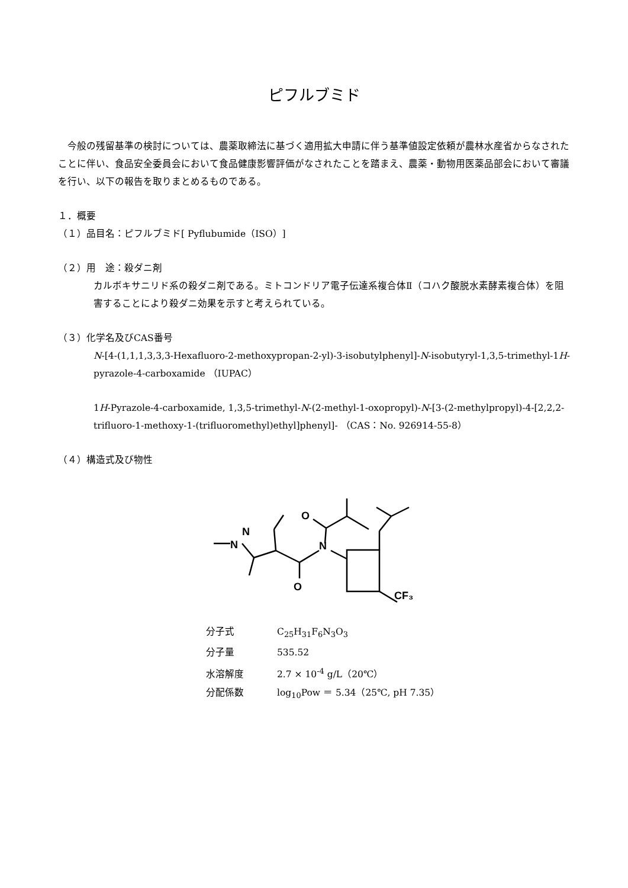ピフルブミド
　今般の残留基準の検討については、農薬取締法に基づく適用拡大申請に伴う基準値設定依頼が農林水産省からなされたことに伴い、食品安全委員会において食品健康影響評価がなされたことを踏まえ、農薬・動物用医薬品部会において審議を行い、以下の報告を取りまとめるものである。
１．概要
（１）品目名：ピフルブミド[ Pyflubumide（ISO）]
（２）用　途：殺ダニ剤
カルボキサニリド系の殺ダニ剤である。ミトコンドリア電子伝達系複合体Ⅱ（コハク酸脱水素酵素複合体）を阻害することにより殺ダニ効果を示すと考えられている。
（３）化学名及びCAS番号
N-[4-(1,1,1,3,3,3-Hexafluoro-2-methoxypropan-2-yl)-3-isobutylphenyl]-N-isobutyryl-1,3,5-trimethyl-1H-pyrazole-4-carboxamide （IUPAC）
1H-Pyrazole-4-carboxamide, 1,3,5-trimethyl-N-(2-methyl-1-oxopropyl)-N-[3-(2-methylpropyl)-4-[2,2,2-trifluoro-1-methoxy-1-(trifluoromethyl)ethyl]phenyl]- （CAS：No. 926914-55-8）
（４）構造式及び物性
N
N
N
O
O
CF₃
分子式 C<sub>25</sub>H<sub>31</sub>F<sub>6</sub>N<sub>3</sub>O<sub>3</sub>
分子量 535.52
水溶解度 2.7 × 10<sup>-4</sup> g/L（20℃）
分配係数 log<sub>10</sub>Pow ＝ 5.34（25℃, pH 7.35）